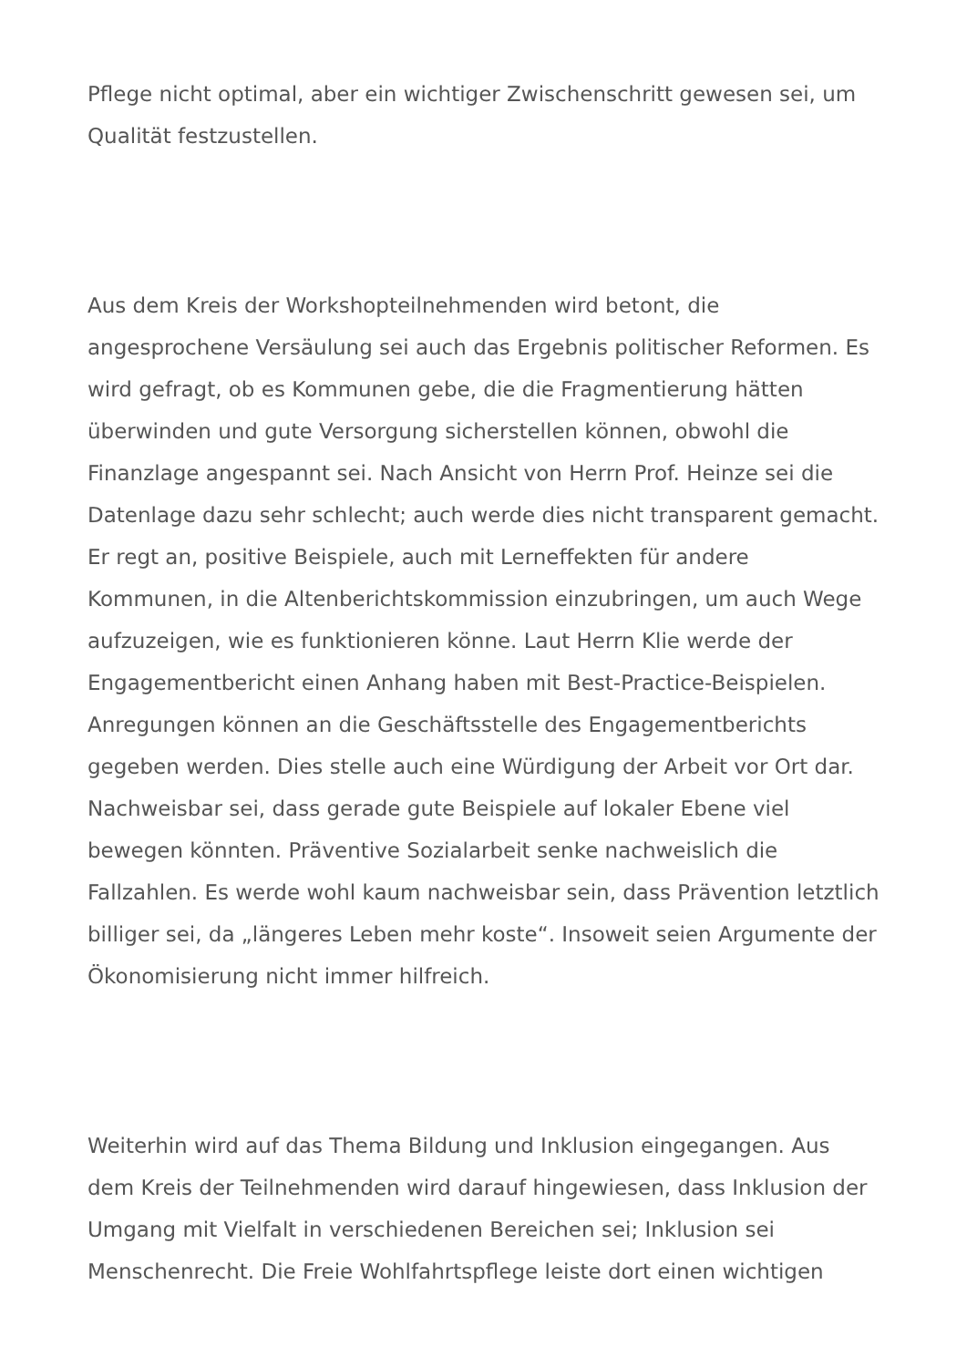Pflege nicht optimal, aber ein wichtiger Zwischenschritt gewesen sei, um Qualität festzustellen.
Aus dem Kreis der Workshopteilnehmenden wird betont, die angesprochene Versäulung sei auch das Ergebnis politischer Reformen. Es wird gefragt, ob es Kommunen gebe, die die Fragmentierung hätten überwinden und gute Versorgung sicherstellen können, obwohl die Finanzlage angespannt sei. Nach Ansicht von Herrn Prof. Heinze sei die Datenlage dazu sehr schlecht; auch werde dies nicht transparent gemacht. Er regt an, positive Beispiele, auch mit Lerneffekten für andere Kommunen, in die Altenberichtskommission einzubringen, um auch Wege aufzuzeigen, wie es funktionieren könne. Laut Herrn Klie werde der Engagementbericht einen Anhang haben mit Best-Practice-Beispielen. Anregungen können an die Geschäftsstelle des Engagementberichts gegeben werden. Dies stelle auch eine Würdigung der Arbeit vor Ort dar. Nachweisbar sei, dass gerade gute Beispiele auf lokaler Ebene viel bewegen könnten. Präventive Sozialarbeit senke nachweislich die Fallzahlen. Es werde wohl kaum nachweisbar sein, dass Prävention letztlich billiger sei, da „längeres Leben mehr koste“. Insoweit seien Argumente der Ökonomisierung nicht immer hilfreich.
Weiterhin wird auf das Thema Bildung und Inklusion eingegangen. Aus dem Kreis der Teilnehmenden wird darauf hingewiesen, dass Inklusion der Umgang mit Vielfalt in verschiedenen Bereichen sei; Inklusion sei Menschenrecht. Die Freie Wohlfahrtspflege leiste dort einen wichtigen